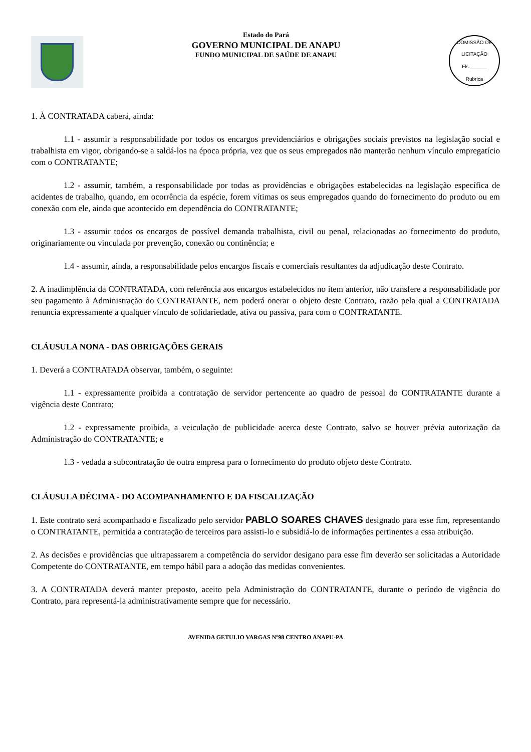Estado do Pará
GOVERNO MUNICIPAL DE ANAPU
FUNDO MUNICIPAL DE SAÚDE DE ANAPU
COMISSÃO DE LICITAÇÃO
Fls.______
Rubrica
1. À CONTRATADA caberá, ainda:
1.1 - assumir a responsabilidade por todos os encargos previdenciários e obrigações sociais previstos na legislação social e trabalhista em vigor, obrigando-se a saldá-los na época própria, vez que os seus empregados não manterão nenhum vínculo empregatício com o CONTRATANTE;
1.2 - assumir, também, a responsabilidade por todas as providências e obrigações estabelecidas na legislação específica de acidentes de trabalho, quando, em ocorrência da espécie, forem vítimas os seus empregados quando do fornecimento do produto ou em conexão com ele, ainda que acontecido em dependência do CONTRATANTE;
1.3 - assumir todos os encargos de possível demanda trabalhista, civil ou penal, relacionadas ao fornecimento do produto, originariamente ou vinculada por prevenção, conexão ou continência; e
1.4 - assumir, ainda, a responsabilidade pelos encargos fiscais e comerciais resultantes da adjudicação deste Contrato.
2. A inadimplência da CONTRATADA, com referência aos encargos estabelecidos no item anterior, não transfere a responsabilidade por seu pagamento à Administração do CONTRATANTE, nem poderá onerar o objeto deste Contrato, razão pela qual a CONTRATADA renuncia expressamente a qualquer vínculo de solidariedade, ativa ou passiva, para com o CONTRATANTE.
CLÁUSULA NONA - DAS OBRIGAÇÕES GERAIS
1. Deverá a CONTRATADA observar, também, o seguinte:
1.1 - expressamente proibida a contratação de servidor pertencente ao quadro de pessoal do CONTRATANTE durante a vigência deste Contrato;
1.2 - expressamente proibida, a veiculação de publicidade acerca deste Contrato, salvo se houver prévia autorização da Administração do CONTRATANTE; e
1.3 - vedada a subcontratação de outra empresa para o fornecimento do produto objeto deste Contrato.
CLÁUSULA DÉCIMA - DO ACOMPANHAMENTO E DA FISCALIZAÇÃO
1. Este contrato será acompanhado e fiscalizado pelo servidor PABLO SOARES CHAVES designado para esse fim, representando o CONTRATANTE, permitida a contratação de terceiros para assisti-lo e subsidiá-lo de informações pertinentes a essa atribuição.
2. As decisões e providências que ultrapassarem a competência do servidor desigano para esse fim deverão ser solicitadas a Autoridade Competente do CONTRATANTE, em tempo hábil para a adoção das medidas convenientes.
3. A CONTRATADA deverá manter preposto, aceito pela Administração do CONTRATANTE, durante o período de vigência do Contrato, para representá-la administrativamente sempre que for necessário.
AVENIDA GETULIO VARGAS Nº98 CENTRO ANAPU-PA